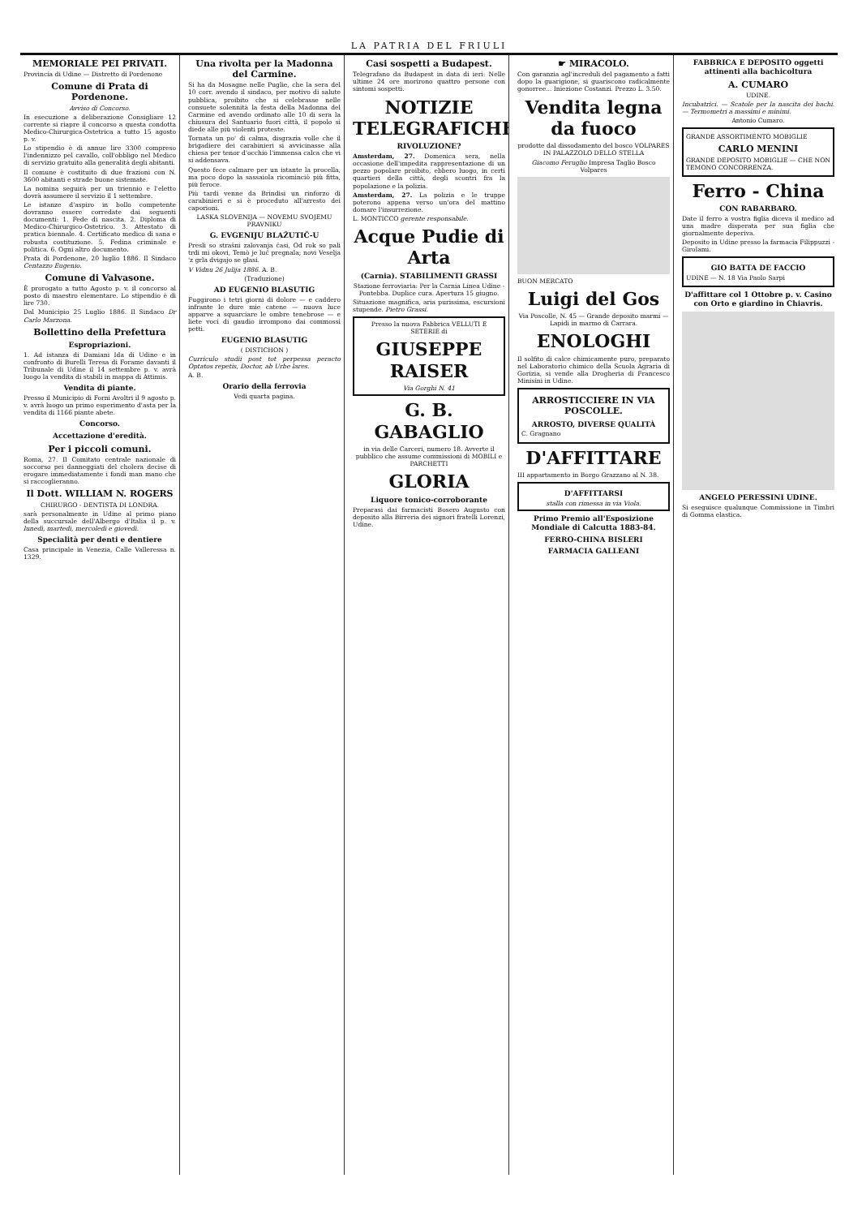LA PATRIA DEL FRIULI
MEMORIALE PEI PRIVATI.
Provincia di Udine — Distretto di Pordenone
Comune di Prata di Pordenone.
Avviso di Concorso.
In esecuzione a deliberazione Consigliare 12 corrente si riapre il concorso a questa condotta Medico-Chirurgica-Ostetrica a tutto 15 agosto p. v.
Lo stipendio è di annue lire 3300 compreso l'indennizzo pel cavallo, coll'obbligo nel Medico di servizio gratuito alla generalità degli abitanti.
Il comune è costituito di due frazioni con N. 3600 abitanti e strade buone sistemate.
La nomina seguirà per un triennio e l'eletto dovrà assumere il servizio il 1 settembre.
Le istanze d'aspiro in bollo competente dovranno essere corredate dai seguenti documenti: 1. Fede di nascita. 2. Diploma di Medico-Chirurgico-Ostetrico. 3. Attestato di pratica biennale. 4. Certificato medico di sana e robusta costituzione. 5. Fedina criminale e politica. 6. Ogni altro documento.
Prata di Pordenone, 20 luglio 1886. Il Sindaco Centazzo Eugenio.
Comune di Valvasone.
È prorogato a tutto Agosto p. v. il concorso al posto di maestro elementare. Lo stipendio è di lire 730.
Dal Municipio 25 Luglio 1886. Il Sindaco Dr Carlo Marzona.
Bollettino della Prefettura
Espropriazioni.
1. Ad istanza di Damiani Ida di Udine e in confronto di Burelli Teresa di Forame davanti il Tribunale di Udine il 14 settembre p. v. avrà luogo la vendita di stabili in mappa di Attimis.
Vendita di piante.
Presso il Municipio di Forni Avoltri il 9 agosto p. v. avrà luogo un primo esperimento d'asta per la vendita di 1166 piante abete.
Concorso.
Accettazione d'eredità.
Per i piccoli comuni.
Roma, 27. Il Comitato centrale nazionale di soccorso pei danneggiati del cholera decise di erogare immediatamente i fondi man mano che si raccoglieranno.
Il Dott. WILLIAM N. ROGERS
CHIRURGO - DENTISTA DI LONDRA.
sarà personalmente in Udine al primo piano della succursale dell'Albergo d'Italia il p. v. lunedì, martedì, mercoledì e giovedì.
Specialità per denti e dentiere
Casa principale in Venezia, Calle Valleressa n. 1329.
Una rivolta per la Madonna del Carmine.
Si ha da Mosagne nelle Puglie, che la sera del 10 corr. avendo il sindaco, per motivo di salute pubblica, proibito che si celebrasse nelle consuete solennità la festa della Madonna del Carmine ed avendo ordinato alle 10 di sera la chiusura del Santuario fuori città, il popolo si diede alle più violenti proteste.
Tornata un po' di calma, disgrazia volle che il brigadiere dei carabinieri si avvicinasse alla chiesa per tenor d'occhio l'immensa calca che vi si addensava.
Questo fece calmare per un istante la procella, ma poco dopo la sassaiola ricominciò più fitta, più feroce.
Più tardi venne da Brindisi un rinforzo di carabinieri e si è proceduto all'arresto dei caporioni.
LASKA SLOVENIJA — NOVEMU SVOJEMU PRAVNIKU
G. EVGENIJU BLAŽUTIČ-U
Presli so strašni zalovanja časi, Od rok so pali trdi mi okovi, Temò je luč pregnala; novi Veselja 'z grla dvigajo se glasi.
V Vidnu 26 Julija 1886. A. B.
(Traduzione)
AD EUGENIO BLASUTIG
Fuggirono i tetri giorni di dolore — e caddero infrante le dure mie catene — nuova luce apparve a squarciare le ombre tenebrose — e liete voci di gaudio irrompono dai commossi petti.
EUGENIO BLASUTIG
( DISTICHON )
Curriculo studii post tot perpessa peracto Optatos repetis, Doctor, ab Urbe lares.
A. B.
Orario della ferrovia
Vedi quarta pagina.
Casi sospetti a Budapest.
Telegrafano da Budapest in data di ieri: Nelle ultime 24 ore morirono quattro persone con sintomi sospetti.
NOTIZIE TELEGRAFICHE
RIVOLUZIONE?
Amsterdam, 27. Domenica sera, nella occasione dell'impedita rappresentazione di un pezzo popolare proibito, ebbero luogo, in certi quartieri della città, degli scontri fra la popolazione e la polizia.
Amsterdam, 27. La polizia e le truppe poterono appena verso un'ora del mattino domare l'insurrezione.
L. MONTICCO gerente responsabile.
Acque Pudie di Arta
(Carnia). STABILIMENTI GRASSI
Stazione ferroviaria: Per la Carnia Linea Udine - Pontebba. Duplice cura. Apertura 15 giugno.
Situazione magnifica, aria purissima, escursioni stupende. Pietro Grassi.
Presso la nuova Fabbrica VELLUTI E SETERIE di
GIUSEPPE RAISER
Via Gorghi N. 41
G. B. GABAGLIO
in via delle Carceri, numero 18. Avverte il pubblico che assume commissioni di MOBILI e PARCHETTI
GLORIA
Liquore tonico-corroborante
Preparasi dai farmacisti Bosero Augusto con deposito alla Birreria dei signori fratelli Lorenzi, Udine.
☛ MIRACOLO.
Con garanzia agl'increduli del pagamento a fatti dopo la guarigione, si guariscono radicalmente gonorree... Iniezione Costanzi. Prezzo L. 3.50.
Vendita legna da fuoco
prodotte dal dissodamento del bosco VOLPARES IN PALAZZOLO DELLO STELLA
Giacomo Feruglio Impresa Taglio Bosco Volpares
BUON MERCATO
Luigi del Gos
Via Poscolle, N. 45 — Grande deposito marmi — Lapidi in marmo di Carrara.
ENOLOGHI
Il solfito di calce chimicamente puro, preparato nel Laboratorio chimico della Scuola Agraria di Gorizia, si vende alla Drogheria di Francesco Minisini in Udine.
ARROSTICCIERE IN VIA POSCOLLE.
ARROSTO, DIVERSE QUALITÀ
C. Gragnano
D'AFFITTARE
III appartamento in Borgo Grazzano al N. 38.
D'AFFITTARSI
stalla con rimessa in via Viola.
Primo Premio all'Esposizione Mondiale di Calcutta 1883-84.
FERRO-CHINA BISLERI
FARMACIA GALLEANI
FABBRICA E DEPOSITO oggetti attinenti alla bachicoltura
A. CUMARO
UDINE.
Incubatrici. — Scatole per la nascita dei bachi. — Termometri a massimi e minimi.
Antonio Cumaro.
GRANDE ASSORTIMENTO MOBIGLIE
CARLO MENINI
GRANDE DEPOSITO MOBIGLIE — CHE NON TEMONO CONCORRENZA.
Ferro - China
CON RABARBARO.
Date il ferro a vostra figlia diceva il medico ad una madre disperata per sua figlia che giornalmente deperiva.
Deposito in Udine presso la farmacia Filippuzzi - Girolami.
GIO BATTA DE FACCIO
UDINE — N. 18 Via Paolo Sarpi
D'affittare col 1 Ottobre p. v. Casino con Orto e giardino in Chiavris.
ANGELO PERESSINI UDINE.
Si eseguisce qualunque Commissione in Timbri di Gomma elastica.